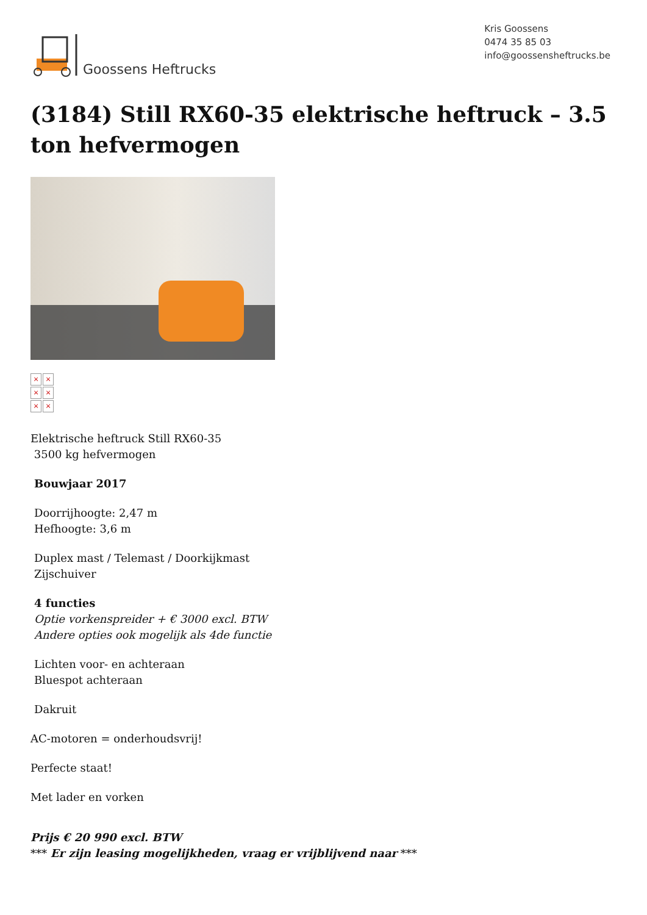Goossens Heftrucks
Kris Goossens
0474 35 85 03
info@goossensheftrucks.be
(3184) Still RX60-35 elektrische heftruck – 3.5 ton hefvermogen
× × × × × ×
Elektrische heftruck Still RX60-35
3500 kg hefvermogen
Bouwjaar 2017
Doorrijhoogte: 2,47 m
Hefhoogte: 3,6 m
Duplex mast / Telemast / Doorkijkmast
Zijschuiver
4 functies
Optie vorkenspreider + € 3000 excl. BTW
Andere opties ook mogelijk als 4de functie
Lichten voor- en achteraan
Bluespot achteraan
Dakruit
AC-motoren = onderhoudsvrij!
Perfecte staat!
Met lader en vorken
Prijs € 20 990 excl. BTW
*** Er zijn leasing mogelijkheden, vraag er vrijblijvend naar ***